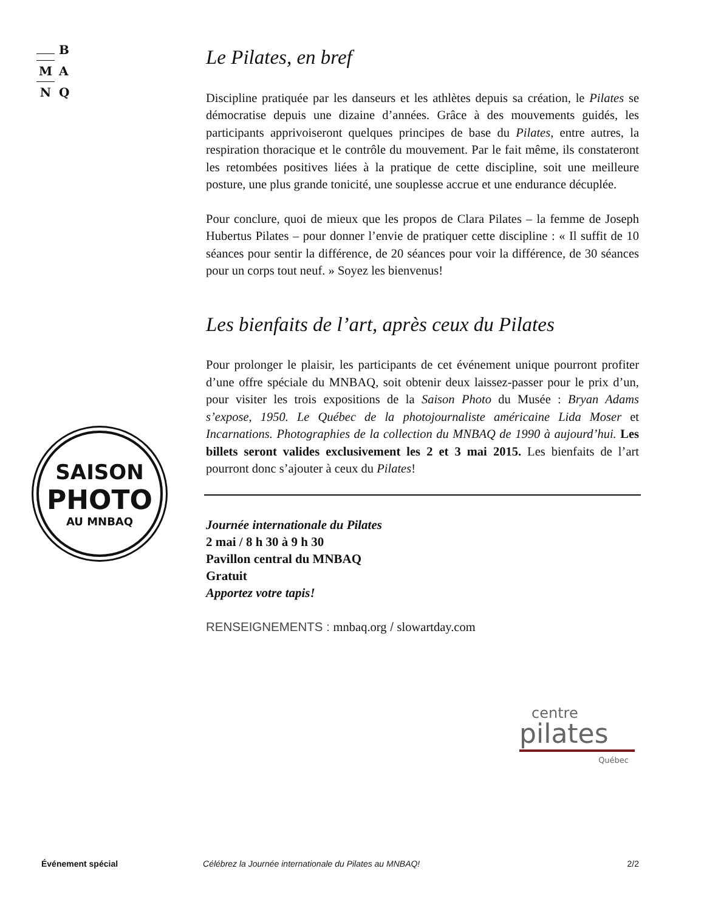B
M A
N Q
SAISON
PHOTO
AU MNBAQ
Le Pilates, en bref
Discipline pratiquée par les danseurs et les athlètes depuis sa création, le Pilates se démocratise depuis une dizaine d’années. Grâce à des mouvements guidés, les participants apprivoiseront quelques principes de base du Pilates, entre autres, la respiration thoracique et le contrôle du mouvement. Par le fait même, ils constateront les retombées positives liées à la pratique de cette discipline, soit une meilleure posture, une plus grande tonicité, une souplesse accrue et une endurance décuplée.
Pour conclure, quoi de mieux que les propos de Clara Pilates – la femme de Joseph Hubertus Pilates – pour donner l’envie de pratiquer cette discipline : « Il suffit de 10 séances pour sentir la différence, de 20 séances pour voir la différence, de 30 séances pour un corps tout neuf. » Soyez les bienvenus!
Les bienfaits de l’art, après ceux du Pilates
Pour prolonger le plaisir, les participants de cet événement unique pourront profiter d’une offre spéciale du MNBAQ, soit obtenir deux laissez-passer pour le prix d’un, pour visiter les trois expositions de la Saison Photo du Musée : Bryan Adams s’expose, 1950. Le Québec de la photojournaliste américaine Lida Moser et Incarnations. Photographies de la collection du MNBAQ de 1990 à aujourd’hui. Les billets seront valides exclusivement les 2 et 3 mai 2015. Les bienfaits de l’art pourront donc s’ajouter à ceux du Pilates!
Journée internationale du Pilates
2 mai / 8 h 30 à 9 h 30
Pavillon central du MNBAQ
Gratuit
Apportez votre tapis!
RENSEIGNEMENTS : mnbaq.org / slowartday.com
centre
pilates
Québec
Événement spécial Célébrez la Journée internationale du Pilates au MNBAQ! 2/2